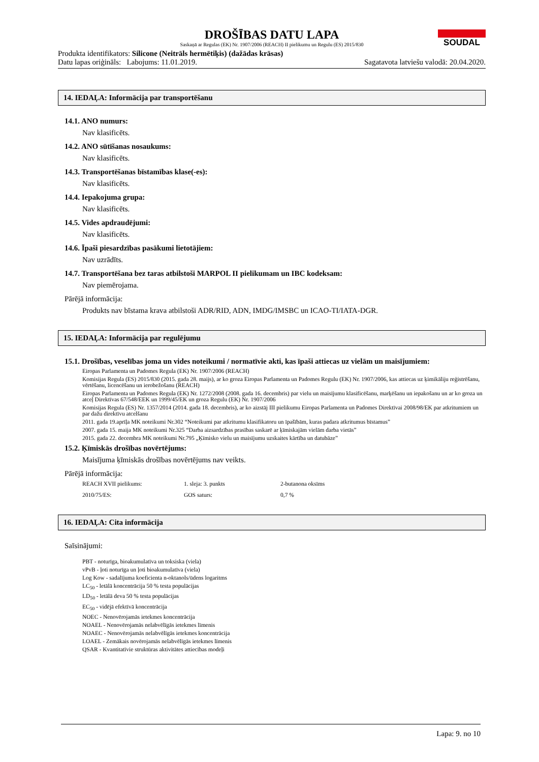DROŠĪBAS DATU LAPA
Saskaņā ar Regulas (EK) Nr. 1907/2006 (REACH) II pielikumu un Regulu (ES) 2015/830
SOUDAL
Produkta identifikators: Silicone (Neitrāls hermētiķis) (dažādas krāsas)
Datu lapas oriģināls: Labojums: 11.01.2019. Sagatavota latviešu valodā: 20.04.2020.
14. IEDAĻA: Informācija par transportēšanu
14.1. ANO numurs:
Nav klasificēts.
14.2. ANO sūtīšanas nosaukums:
Nav klasificēts.
14.3. Transportēšanas bīstamības klase(-es):
Nav klasificēts.
14.4. Iepakojuma grupa:
Nav klasificēts.
14.5. Vides apdraudējumi:
Nav klasificēts.
14.6. Īpaši piesardzības pasākumi lietotājiem:
Nav uzrādīts.
14.7. Transportēšana bez taras atbilstoši MARPOL II pielikumam un IBC kodeksam:
Nav piemērojama.
Pārējā informācija:
Produkts nav bīstama krava atbilstoši ADR/RID, ADN, IMDG/IMSBC un ICAO-TI/IATA-DGR.
15. IEDAĻA: Informācija par regulējumu
15.1. Drošības, veselības joma un vides noteikumi / normatīvie akti, kas īpaši attiecas uz vielām un maisījumiem:
Eiropas Parlamenta un Padomes Regula (EK) Nr. 1907/2006 (REACH)
Komisijas Regula (ES) 2015/830 (2015. gada 28. maijs), ar ko groza Eiropas Parlamenta un Padomes Regulu (EK) Nr. 1907/2006, kas attiecas uz ķimikāliju reģistrēšanu, vērtēšanu, licencēšanu un ierobežošanu (REACH)
Eiropas Parlamenta un Padomes Regula (EK) Nr. 1272/2008 (2008. gada 16. decembris) par vielu un maisījumu klasificēšanu, marķēšanu un iepakošanu un ar ko groza un atceļ Direktīvas 67/548/EEK un 1999/45/EK un groza Regulu (EK) Nr. 1907/2006
Komisijas Regula (ES) Nr. 1357/2014 (2014. gada 18. decembris), ar ko aizstāj III pielikumu Eiropas Parlamenta un Padomes Direktīvai 2008/98/EK par atkritumiem un par dažu direktīvu atcelšanu
2011. gada 19.aprīļa MK noteikumi Nr.302 “Noteikumi par atkritumu klasifikatoru un īpašībām, kuras padara atkritumus bīstamus”
2007. gada 15. maija MK noteikumi Nr.325 “Darba aizsardzības prasības saskarē ar ķīmiskajām vielām darba vietās”
2015. gada 22. decembra MK noteikumi Nr.795 „Ķīmisko vielu un maisījumu uzskaites kārtība un datubāze”
15.2. Ķīmiskās drošības novērtējums:
Maisījuma ķīmiskās drošības novērtējums nav veikts.
Pārējā informācija:
| REACH XVII pielikums: | 1. sleja: 3. punkts | 2-butanona oksīms |
| 2010/75/ES: | GOS saturs: | 0,7 % |
16. IEDAĻA: Cita informācija
Saīsinājumi:
PBT - noturīga, bioakumulatīva un toksiska (viela)
vPvB - ļoti noturīga un ļoti bioakumulatīva (viela)
Log Kow - sadalījuma koeficienta n-oktanols/ūdens logaritms
LC<sub>50</sub> - letālā koncentrācija 50 % testa populācijas
LD<sub>50</sub> - letālā deva 50 % testa populācijas
EC<sub>50</sub> - vidējā efektīvā koncentrācija
NOEC - Nenovērojamās ietekmes koncentrācija
NOAEL - Nenovērojamās nelabvēlīgās ietekmes līmenis
NOAEC - Nenovērojamās nelabvēlīgās ietekmes koncentrācija
LOAEL - Zemākais novērojamās nelabvēlīgās ietekmes līmenis
QSAR - Kvantitatīvie struktūras aktivitātes attiecības modeļi
Lapa: 9. no 10